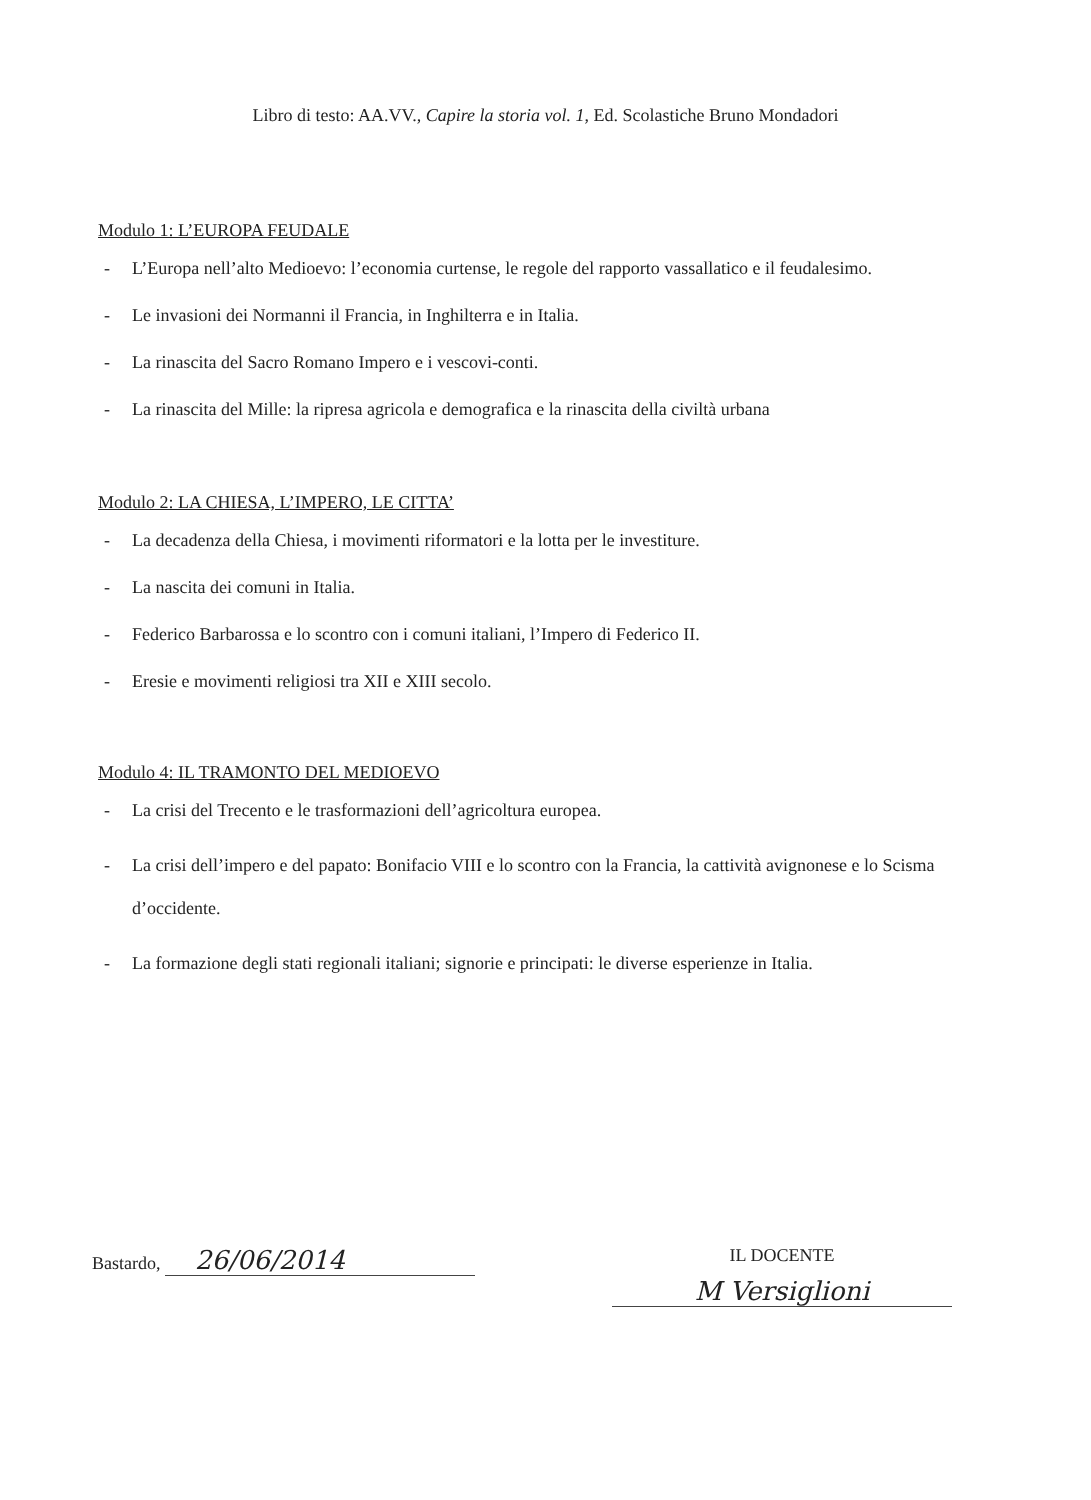Libro di testo: AA.VV., Capire la storia vol. 1, Ed. Scolastiche Bruno Mondadori
Modulo 1: L’EUROPA FEUDALE
- L’Europa nell’alto Medioevo: l’economia curtense, le regole del rapporto vassallatico e il feudalesimo.
- Le invasioni dei Normanni il Francia, in Inghilterra e in Italia.
- La rinascita del Sacro Romano Impero e i vescovi-conti.
- La rinascita del Mille: la ripresa agricola e demografica e la rinascita della civiltà urbana
Modulo 2: LA CHIESA, L’IMPERO, LE CITTA’
- La decadenza della Chiesa, i movimenti riformatori e la lotta per le investiture.
- La nascita dei comuni in Italia.
- Federico Barbarossa e lo scontro con i comuni italiani, l’Impero di Federico II.
- Eresie e movimenti religiosi tra XII e XIII secolo.
Modulo 4: IL TRAMONTO DEL MEDIOEVO
- La crisi del Trecento e le trasformazioni dell’agricoltura europea.
- La crisi dell’impero e del papato: Bonifacio VIII e lo scontro con la Francia, la cattività avignonese e lo Scisma d’occidente.
- La formazione degli stati regionali italiani; signorie e principati: le diverse esperienze in Italia.
Bastardo, 26/06/2014
IL DOCENTE
M Versiglioni